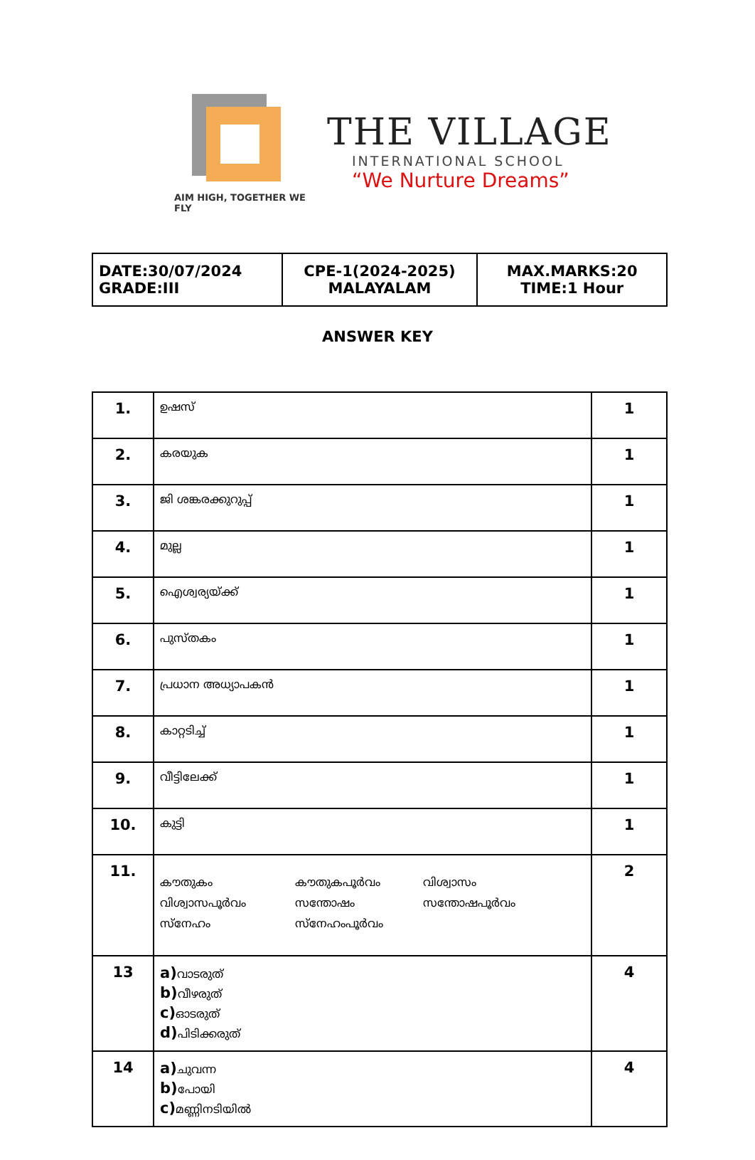AIM HIGH, TOGETHER WE FLY
THE VILLAGE
INTERNATIONAL SCHOOL
“We Nurture Dreams”
| DATE:30/07/2024 GRADE:III | CPE-1(2024-2025) MALAYALAM | MAX.MARKS:20 TIME:1 Hour |
ANSWER KEY
| 1. | ഉഷസ് | 1 |
| 2. | കരയുക | 1 |
| 3. | ജി ശങ്കരക്കുറുപ്പ് | 1 |
| 4. | മുല്ല | 1 |
| 5. | ഐശ്വര്യയ്ക്ക് | 1 |
| 6. | പുസ്തകം | 1 |
| 7. | പ്രധാന അധ്യാപകൻ | 1 |
| 8. | കാറ്റടിച്ച് | 1 |
| 9. | വീട്ടിലേക്ക് | 1 |
| 10. | കുട്ടി | 1 |
| 11. | കൗതുകം കൗതുകപൂർവം വിശ്വാസം വിശ്വാസപൂർവം സന്തോഷം സന്തോഷപൂർവം സ്നേഹം സ്നേഹംപൂർവം | 2 |
| 13 | a) വാടരുത് b) വീഴരുത് c) ഓടരുത് d) പിടിക്കരുത് | 4 |
| 14 | a) ചുവന്ന b) പോയി c) മണ്ണിനടിയിൽ | 4 |